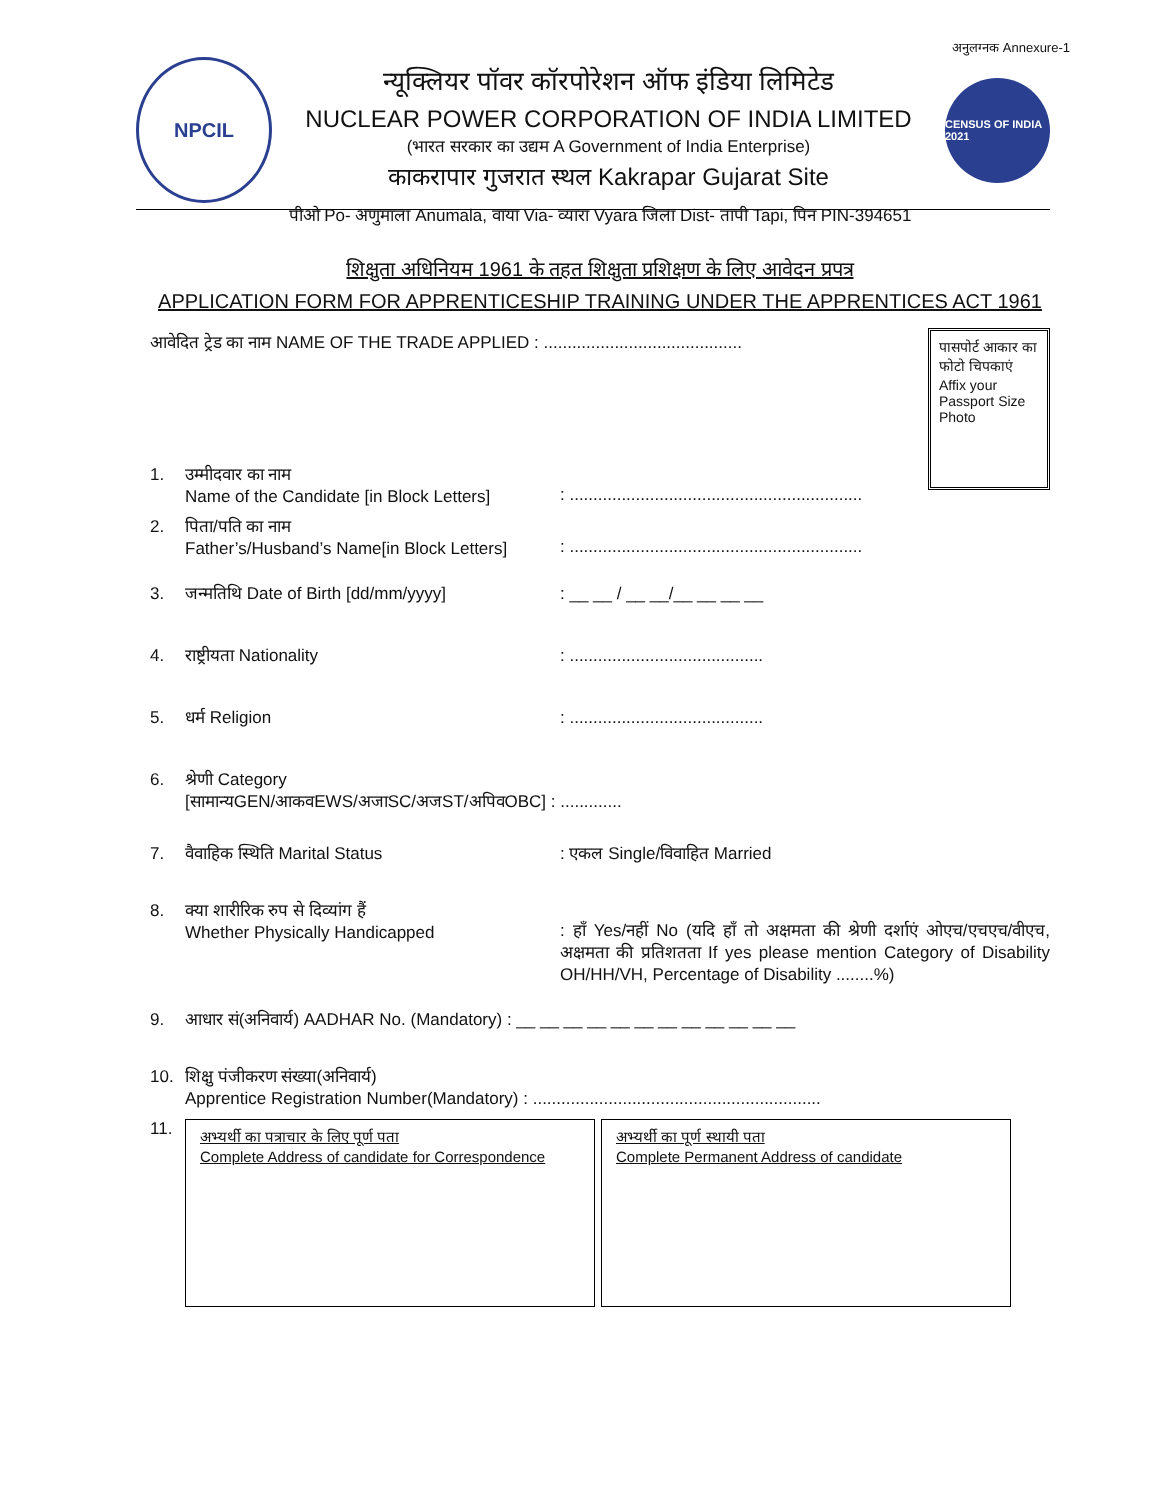अनुलग्नक Annexure-1
NPCIL
न्यूक्लियर पॉवर कॉरपोरेशन ऑफ इंडिया लिमिटेड
NUCLEAR POWER CORPORATION OF INDIA LIMITED
(भारत सरकार का उद्यम A Government of India Enterprise)
काकरापार गुजरात स्थल Kakrapar Gujarat Site
CENSUS OF INDIA 2021
पीओ Po- अणुमाला Anumala, वाया Via- व्यारा Vyara जिला Dist- तापी Tapi, पिन PIN-394651
शिक्षुता अधिनियम 1961 के तहत शिक्षुता प्रशिक्षण के लिए आवेदन प्रपत्र
APPLICATION FORM FOR APPRENTICESHIP TRAINING UNDER THE APPRENTICES ACT 1961
पासपोर्ट आकार का फोटो चिपकाएं
Affix your Passport Size Photo
आवेदित ट्रेड का नाम NAME OF THE TRADE APPLIED : ..........................................
1. उम्मीदवार का नाम
Name of the Candidate [in Block Letters]
: ..............................................................
2. पिता/पति का नाम
Father’s/Husband’s Name[in Block Letters]
: ..............................................................
3. जन्मतिथि Date of Birth [dd/mm/yyyy]: __ __ / __ __/__ __ __ __
4. राष्ट्रीयता Nationality: .........................................
5. धर्म Religion: .........................................
6. श्रेणी Category
[सामान्यGEN/आकवEWS/अजाSC/अजST/अपिवOBC] : .............
7. वैवाहिक स्थिति Marital Status: एकल Single/विवाहित Married
8. क्या शारीरिक रुप से दिव्यांग हैं
Whether Physically Handicapped
: हाँ Yes/नहीं No (यदि हाँ तो अक्षमता की श्रेणी दर्शाएं ओएच/एचएच/वीएच, अक्षमता की प्रतिशतता If yes please mention Category of Disability OH/HH/VH, Percentage of Disability ........%)
9. आधार सं(अनिवार्य) AADHAR No. (Mandatory) : __ __ __ __ __ __ __ __ __ __ __ __
10. शिक्षु पंजीकरण संख्या(अनिवार्य)
Apprentice Registration Number(Mandatory) : .............................................................
11.
अभ्यर्थी का पत्राचार के लिए पूर्ण पता
Complete Address of candidate for Correspondence
अभ्यर्थी का पूर्ण स्थायी पता
Complete Permanent Address of candidate